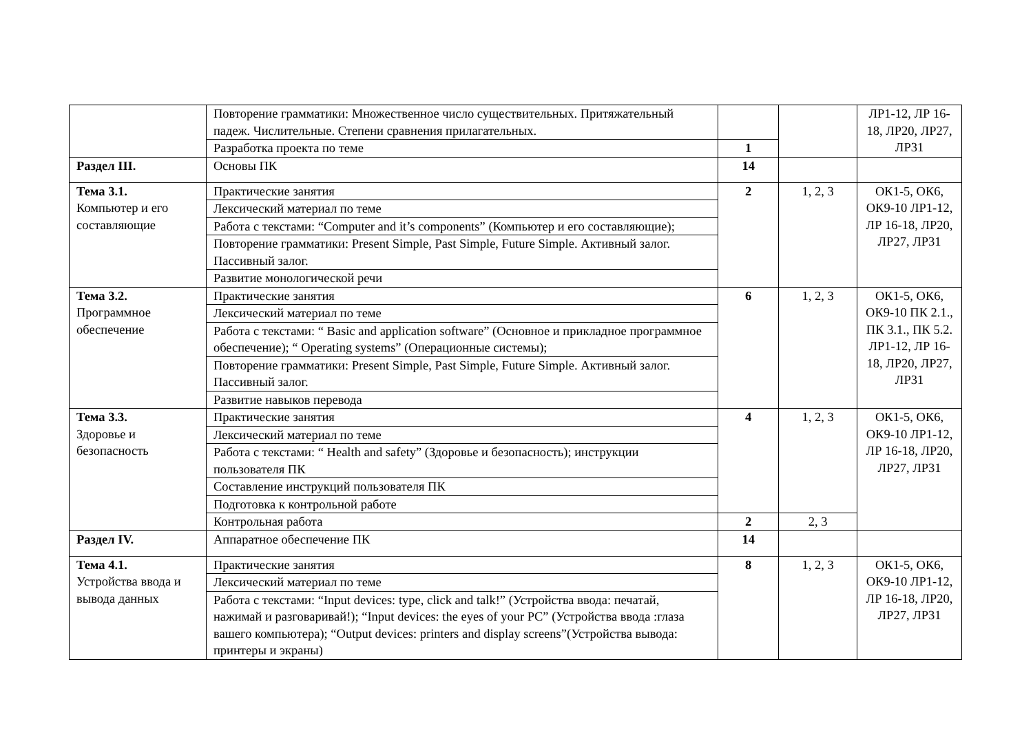| | Повторение грамматики: Множественное число существительных. Притяжательный падеж. Числительные. Степени сравнения прилагательных. | | | ЛР1-12, ЛР 16-18, ЛР20, ЛР27, ЛР31 |
| | Разработка проекта по теме | 1 | | |
| Раздел III. | Основы ПК | 14 | | |
| Тема 3.1. Компьютер и его составляющие | Практические занятия | 2 | 1, 2, 3 | ОК1-5, ОК6, ОК9-10 ЛР1-12, ЛР 16-18, ЛР20, ЛР27, ЛР31 |
| | Лексический материал по теме | | | |
| | Работа с текстами: “Computer and it’s components” (Компьютер и его составляющие); | | | |
| | Повторение грамматики: Present Simple, Past Simple, Future Simple. Активный залог. Пассивный залог. | | | |
| | Развитие монологической речи | | | |
| Тема 3.2. Программное обеспечение | Практические занятия | 6 | 1, 2, 3 | ОК1-5, ОК6, ОК9-10 ПК 2.1., ПК 3.1., ПК 5.2. ЛР1-12, ЛР 16-18, ЛР20, ЛР27, ЛР31 |
| | Лексический материал по теме | | | |
| | Работа с текстами: “ Basic and application software” (Основное и прикладное программное обеспечение); “ Operating systems” (Операционные системы); | | | |
| | Повторение грамматики: Present Simple, Past Simple, Future Simple. Активный залог. Пассивный залог. | | | |
| | Развитие навыков перевода | | | |
| Тема 3.3. Здоровье и безопасность | Практические занятия | 4 | 1, 2, 3 | ОК1-5, ОК6, ОК9-10 ЛР1-12, ЛР 16-18, ЛР20, ЛР27, ЛР31 |
| | Лексический материал по теме | | | |
| | Работа с текстами: “ Health and safety” (Здоровье и безопасность); инструкции пользователя ПК | | | |
| | Составление инструкций пользователя ПК | | | |
| | Подготовка к контрольной работе | | | |
| | Контрольная работа | 2 | 2, 3 | |
| Раздел IV. | Аппаратное обеспечение ПК | 14 | | |
| Тема 4.1. Устройства ввода и вывода данных | Практические занятия | 8 | 1, 2, 3 | ОК1-5, ОК6, ОК9-10 ЛР1-12, ЛР 16-18, ЛР20, ЛР27, ЛР31 |
| | Лексический материал по теме | | | |
| | Работа с текстами: “Input devices: type, click and talk!” (Устройства ввода: печатай, нажимай и разговаривай!); “Input devices: the eyes of your PC” (Устройства ввода :глаза вашего компьютера); “Output devices: printers and display screens”(Устройства вывода: принтеры и экраны) | | | |